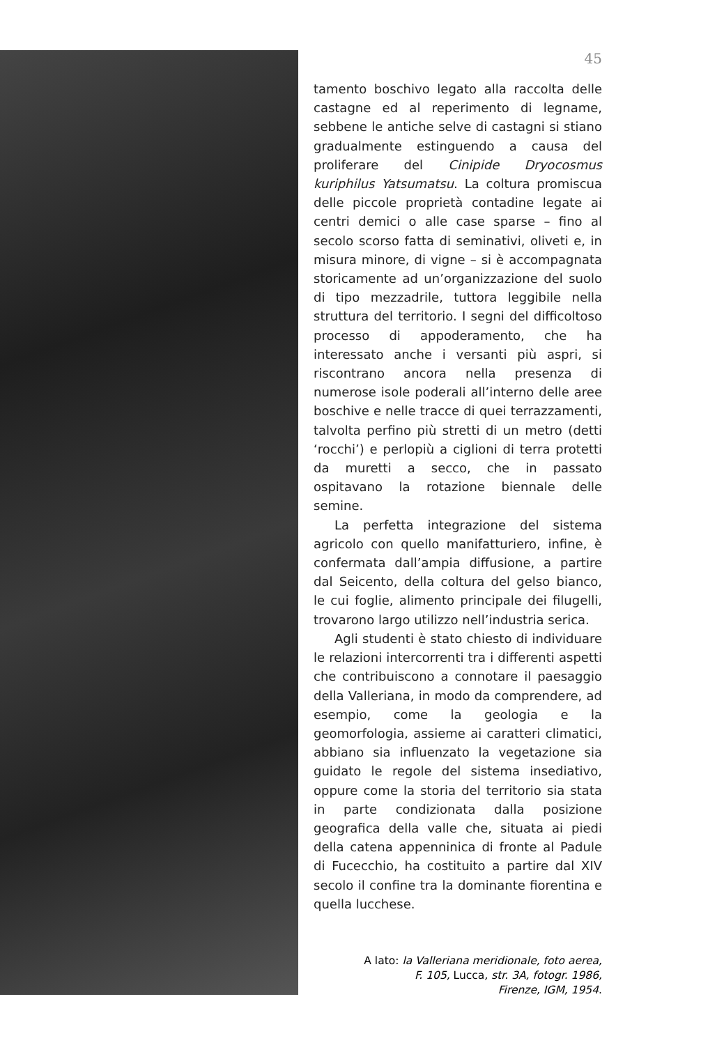45
tamento boschivo legato alla raccolta delle castagne ed al reperimento di legname, sebbene le antiche selve di castagni si stiano gradualmente estinguendo a causa del proliferare del Cinipide Dryocosmus kuriphilus Yatsumatsu. La coltura promiscua delle piccole proprietà contadine legate ai centri demici o alle case sparse – fino al secolo scorso fatta di seminativi, oliveti e, in misura minore, di vigne – si è accompagnata storicamente ad un’organizzazione del suolo di tipo mezzadrile, tuttora leggibile nella struttura del territorio. I segni del difficoltoso processo di appoderamento, che ha interessato anche i versanti più aspri, si riscontrano ancora nella presenza di numerose isole poderali all’interno delle aree boschive e nelle tracce di quei terrazzamenti, talvolta perfino più stretti di un metro (detti ‘rocchi’) e perlopiù a ciglioni di terra protetti da muretti a secco, che in passato ospitavano la rotazione biennale delle semine.
La perfetta integrazione del sistema agricolo con quello manifatturiero, infine, è confermata dall’ampia diffusione, a partire dal Seicento, della coltura del gelso bianco, le cui foglie, alimento principale dei filugelli, trovarono largo utilizzo nell’industria serica.
Agli studenti è stato chiesto di individuare le relazioni intercorrenti tra i differenti aspetti che contribuiscono a connotare il paesaggio della Valleriana, in modo da comprendere, ad esempio, come la geologia e la geomorfologia, assieme ai caratteri climatici, abbiano sia influenzato la vegetazione sia guidato le regole del sistema insediativo, oppure come la storia del territorio sia stata in parte condizionata dalla posizione geografica della valle che, situata ai piedi della catena appenninica di fronte al Padule di Fucecchio, ha costituito a partire dal XIV secolo il confine tra la dominante fiorentina e quella lucchese.
A lato: la Valleriana meridionale, foto aerea,
F. 105, Lucca, str. 3A, fotogr. 1986,
Firenze, IGM, 1954.